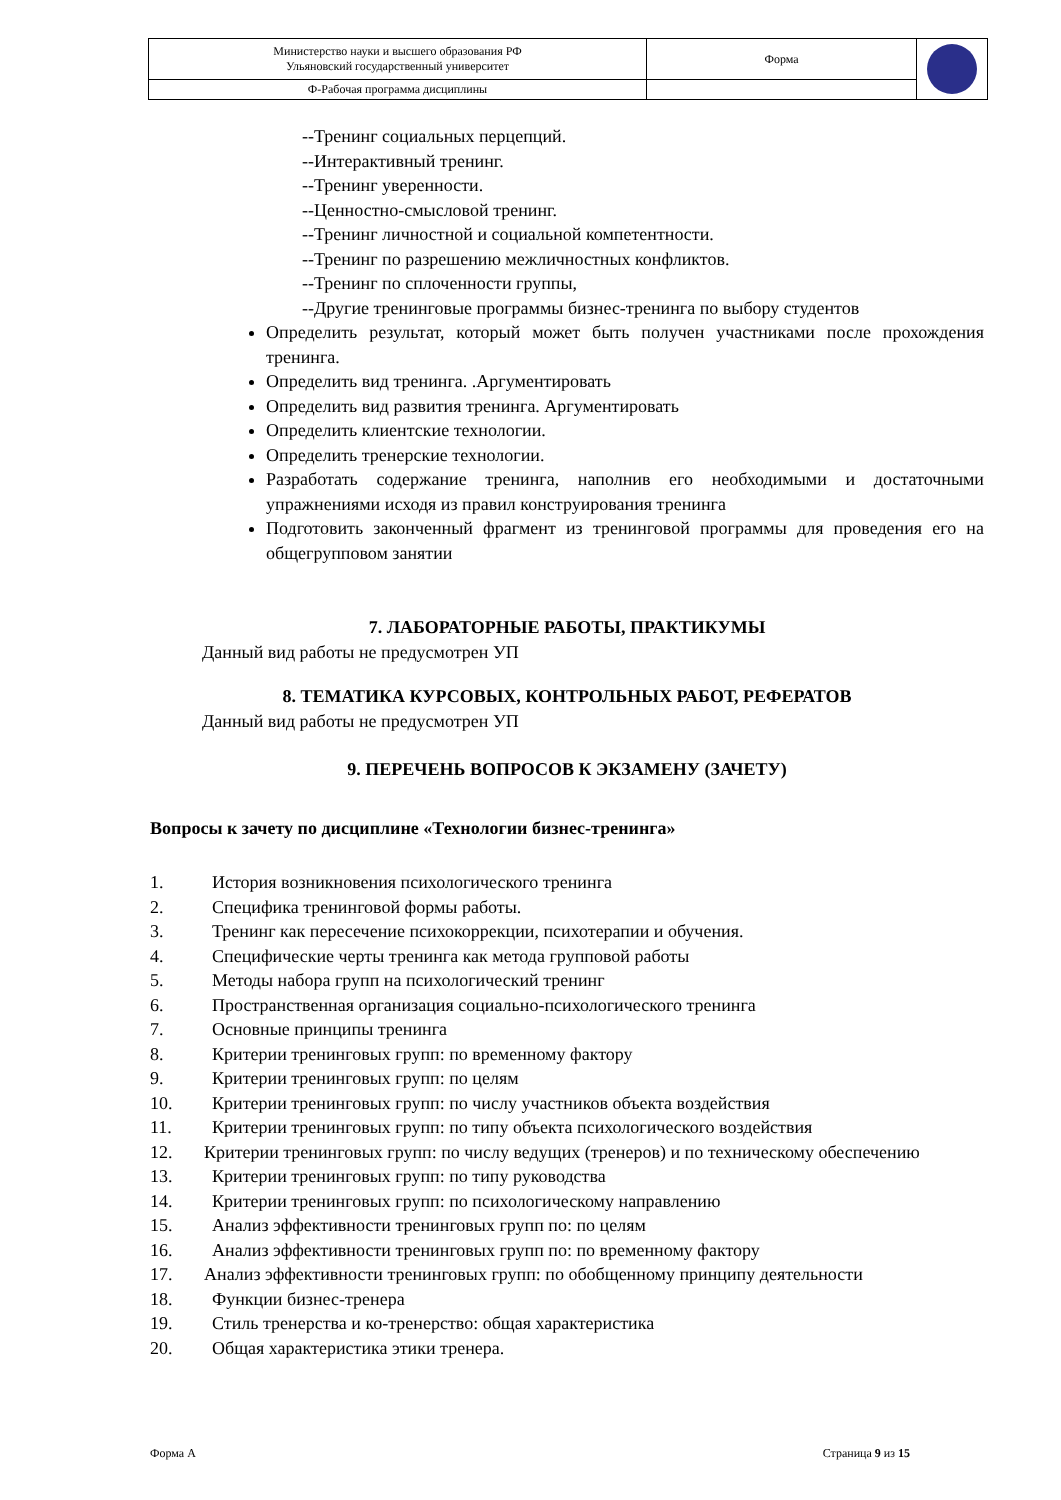| Министерство науки и высшего образования РФ Ульяновский государственный университет | Форма | |
| Ф-Рабочая программа дисциплины | | |
--Тренинг социальных перцепций.
--Интерактивный тренинг.
--Тренинг уверенности.
--Ценностно-смысловой тренинг.
--Тренинг личностной и социальной компетентности.
--Тренинг по разрешению межличностных конфликтов.
--Тренинг по сплоченности группы,
--Другие тренинговые программы бизнес-тренинга по выбору студентов
Определить результат, который может быть получен участниками после прохождения тренинга.
Определить вид тренинга. .Аргументировать
Определить вид развития тренинга. Аргументировать
Определить клиентские технологии.
Определить тренерские технологии.
Разработать содержание тренинга, наполнив его необходимыми и достаточными упражнениями исходя из правил конструирования тренинга
Подготовить законченный фрагмент из тренинговой программы для проведения его на общегрупповом занятии
7. ЛАБОРАТОРНЫЕ РАБОТЫ, ПРАКТИКУМЫ
Данный вид работы не предусмотрен УП
8. ТЕМАТИКА КУРСОВЫХ, КОНТРОЛЬНЫХ РАБОТ, РЕФЕРАТОВ
Данный вид работы не предусмотрен УП
9. ПЕРЕЧЕНЬ ВОПРОСОВ К ЭКЗАМЕНУ (ЗАЧЕТУ)
Вопросы к зачету по дисциплине «Технологии бизнес-тренинга»
1. История возникновения психологического тренинга
2. Специфика тренинговой формы работы.
3. Тренинг как пересечение психокоррекции, психотерапии и обучения.
4. Специфические черты тренинга как метода групповой работы
5. Методы набора групп на психологический тренинг
6. Пространственная организация социально-психологического тренинга
7. Основные принципы тренинга
8. Критерии тренинговых групп: по временному фактору
9. Критерии тренинговых групп: по целям
10. Критерии тренинговых групп: по числу участников объекта воздействия
11. Критерии тренинговых групп: по типу объекта психологического воздействия
12. Критерии тренинговых групп: по числу ведущих (тренеров) и по техническому обеспечению
13. Критерии тренинговых групп: по типу руководства
14. Критерии тренинговых групп: по психологическому направлению
15. Анализ эффективности тренинговых групп по: по целям
16. Анализ эффективности тренинговых групп по: по временному фактору
17. Анализ эффективности тренинговых групп: по обобщенному принципу деятельности
18. Функции бизнес-тренера
19. Стиль тренерства и ко-тренерство: общая характеристика
20. Общая характеристика этики тренера.
Форма А Страница 9 из 15